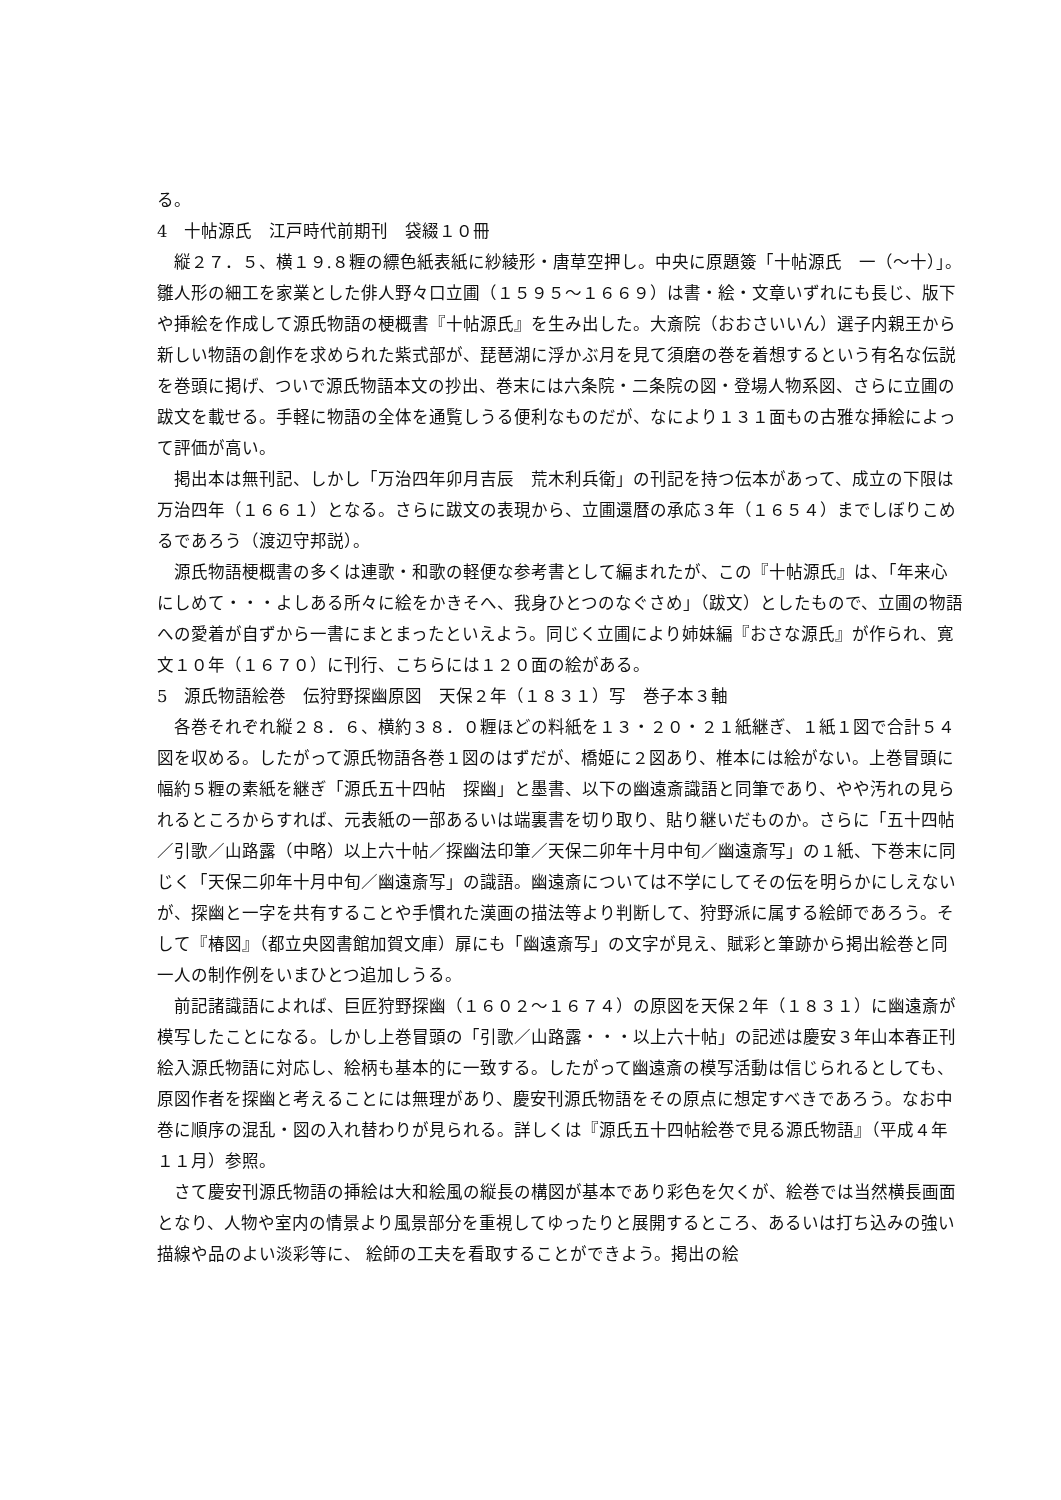る。
4　十帖源氏　江戸時代前期刊　袋綴１０冊
縦２７．５、横１９.８糎の縹色紙表紙に紗綾形・唐草空押し。中央に原題簽「十帖源氏　一（〜十）」。雛人形の細工を家業とした俳人野々口立圃（１５９５〜１６６９）は書・絵・文章いずれにも長じ、版下や挿絵を作成して源氏物語の梗概書『十帖源氏』を生み出した。大斎院（おおさいいん）選子内親王から新しい物語の創作を求められた紫式部が、琵琶湖に浮かぶ月を見て須磨の巻を着想するという有名な伝説を巻頭に掲げ、ついで源氏物語本文の抄出、巻末には六条院・二条院の図・登場人物系図、さらに立圃の跋文を載せる。手軽に物語の全体を通覧しうる便利なものだが、なにより１３１面もの古雅な挿絵によって評価が高い。
掲出本は無刊記、しかし「万治四年卯月吉辰　荒木利兵衛」の刊記を持つ伝本があって、成立の下限は万治四年（１６６１）となる。さらに跋文の表現から、立圃還暦の承応３年（１６５４）までしぼりこめるであろう（渡辺守邦説）。
源氏物語梗概書の多くは連歌・和歌の軽便な参考書として編まれたが、この『十帖源氏』は、「年来心にしめて・・・よしある所々に絵をかきそへ、我身ひとつのなぐさめ」（跋文）としたもので、立圃の物語への愛着が自ずから一書にまとまったといえよう。同じく立圃により姉妹編『おさな源氏』が作られ、寛文１０年（１６７０）に刊行、こちらには１２０面の絵がある。
5　源氏物語絵巻　伝狩野探幽原図　天保２年（１８３１）写　巻子本３軸
各巻それぞれ縦２８．６、横約３８．０糎ほどの料紙を１３・２０・２１紙継ぎ、１紙１図で合計５４図を収める。したがって源氏物語各巻１図のはずだが、橋姫に２図あり、椎本には絵がない。上巻冒頭に幅約５糎の素紙を継ぎ「源氏五十四帖　探幽」と墨書、以下の幽遠斎識語と同筆であり、やや汚れの見られるところからすれば、元表紙の一部あるいは端裏書を切り取り、貼り継いだものか。さらに「五十四帖／引歌／山路露（中略）以上六十帖／探幽法印筆／天保二卯年十月中旬／幽遠斎写」の１紙、下巻末に同じく「天保二卯年十月中旬／幽遠斎写」の識語。幽遠斎については不学にしてその伝を明らかにしえないが、探幽と一字を共有することや手慣れた漢画の描法等より判断して、狩野派に属する絵師であろう。そして『椿図』（都立央図書館加賀文庫）扉にも「幽遠斎写」の文字が見え、賦彩と筆跡から掲出絵巻と同一人の制作例をいまひとつ追加しうる。
前記諸識語によれば、巨匠狩野探幽（１６０２〜１６７４）の原図を天保２年（１８３１）に幽遠斎が模写したことになる。しかし上巻冒頭の「引歌／山路露・・・以上六十帖」の記述は慶安３年山本春正刊絵入源氏物語に対応し、絵柄も基本的に一致する。したがって幽遠斎の模写活動は信じられるとしても、原図作者を探幽と考えることには無理があり、慶安刊源氏物語をその原点に想定すべきであろう。なお中巻に順序の混乱・図の入れ替わりが見られる。詳しくは『源氏五十四帖絵巻で見る源氏物語』（平成４年１１月）参照。
さて慶安刊源氏物語の挿絵は大和絵風の縦長の構図が基本であり彩色を欠くが、絵巻では当然横長画面となり、人物や室内の情景より風景部分を重視してゆったりと展開するところ、あるいは打ち込みの強い描線や品のよい淡彩等に、 絵師の工夫を看取することができよう。掲出の絵